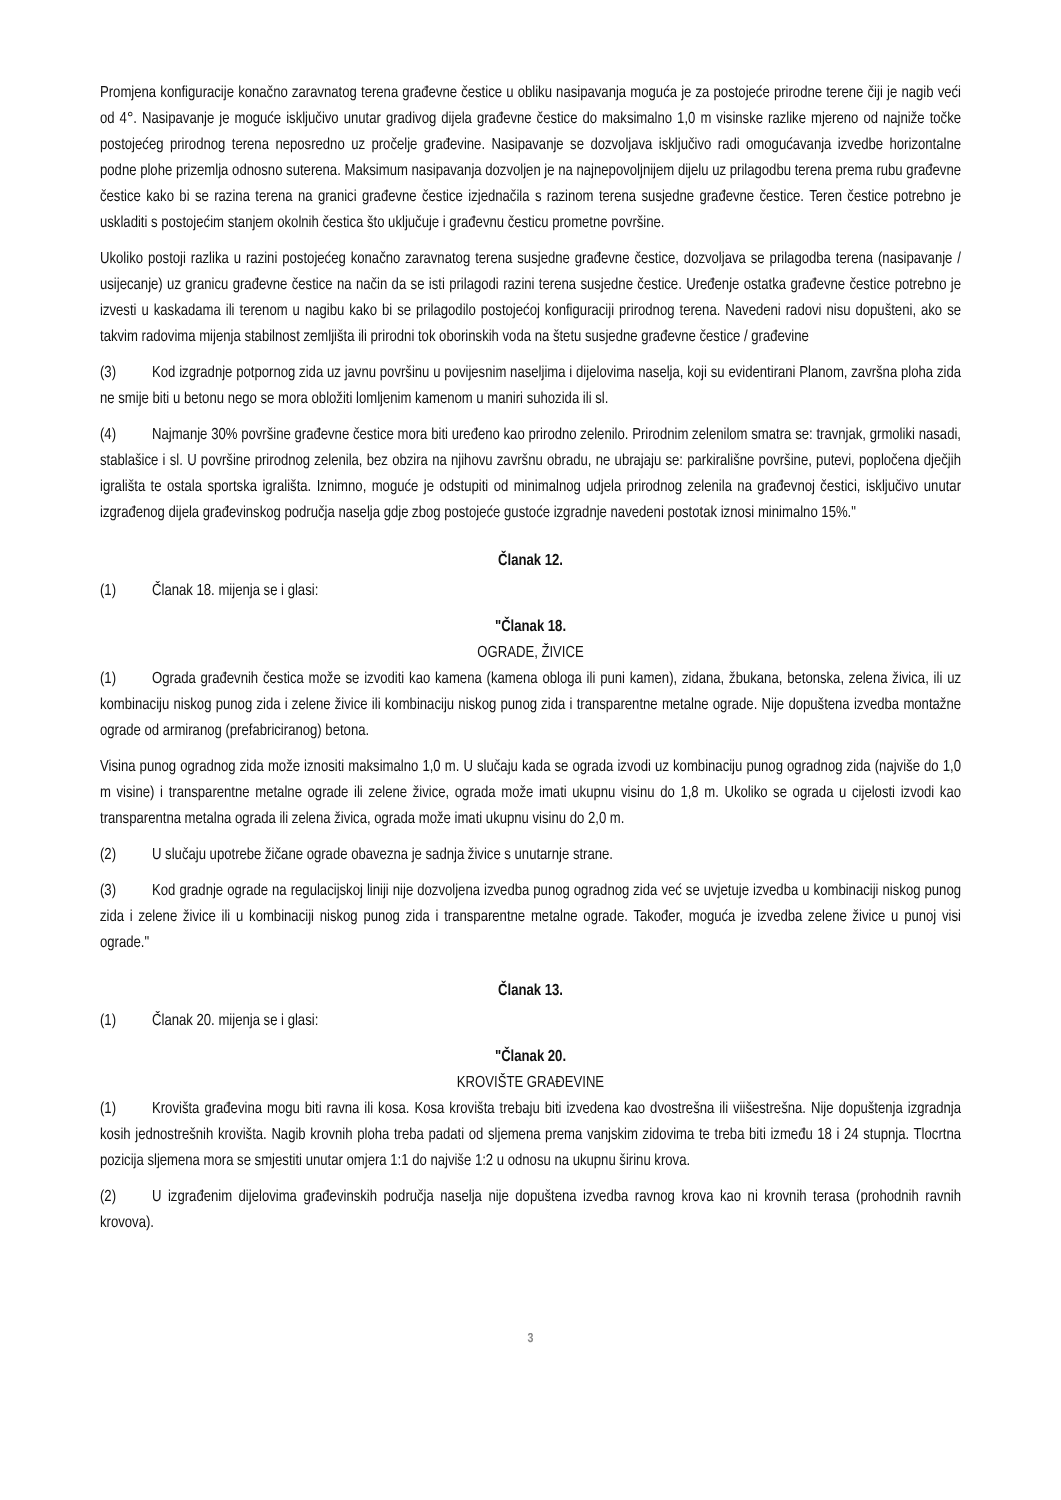Promjena konfiguracije konačno zaravnatog terena građevne čestice u obliku nasipavanja moguća je za postojeće prirodne terene čiji je nagib veći od 4°. Nasipavanje je moguće isključivo unutar gradivog dijela građevne čestice do maksimalno 1,0 m visinske razlike mjereno od najniže točke postojećeg prirodnog terena neposredno uz pročelje građevine. Nasipavanje se dozvoljava isključivo radi omogućavanja izvedbe horizontalne podne plohe prizemlja odnosno suterena. Maksimum nasipavanja dozvoljen je na najnepovoljnijem dijelu uz prilagodbu terena prema rubu građevne čestice kako bi se razina terena na granici građevne čestice izjednačila s razinom terena susjedne građevne čestice. Teren čestice potrebno je uskladiti s postojećim stanjem okolnih čestica što uključuje i građevnu česticu prometne površine.
Ukoliko postoji razlika u razini postojećeg konačno zaravnatog terena susjedne građevne čestice, dozvoljava se prilagodba terena (nasipavanje / usijecanje) uz granicu građevne čestice na način da se isti prilagodi razini terena susjedne čestice. Uređenje ostatka građevne čestice potrebno je izvesti u kaskadama ili terenom u nagibu kako bi se prilagodilo postojećoj konfiguraciji prirodnog terena. Navedeni radovi nisu dopušteni, ako se takvim radovima mijenja stabilnost zemljišta ili prirodni tok oborinskih voda na štetu susjedne građevne čestice / građevine
(3) Kod izgradnje potpornog zida uz javnu površinu u povijesnim naseljima i dijelovima naselja, koji su evidentirani Planom, završna ploha zida ne smije biti u betonu nego se mora obložiti lomljenim kamenom u maniri suhozida ili sl.
(4) Najmanje 30% površine građevne čestice mora biti uređeno kao prirodno zelenilo. Prirodnim zelenilom smatra se: travnjak, grmoliki nasadi, stablašice i sl. U površine prirodnog zelenila, bez obzira na njihovu završnu obradu, ne ubrajaju se: parkirališne površine, putevi, popločena dječjih igrališta te ostala sportska igrališta. Iznimno, moguće je odstupiti od minimalnog udjela prirodnog zelenila na građevnoj čestici, isključivo unutar izgrađenog dijela građevinskog područja naselja gdje zbog postojeće gustoće izgradnje navedeni postotak iznosi minimalno 15%."
Članak 12.
(1) Članak 18. mijenja se i glasi:
"Članak 18.
OGRADE, ŽIVICE
(1) Ograda građevnih čestica može se izvoditi kao kamena (kamena obloga ili puni kamen), zidana, žbukana, betonska, zelena živica, ili uz kombinaciju niskog punog zida i zelene živice ili kombinaciju niskog punog zida i transparentne metalne ograde. Nije dopuštena izvedba montažne ograde od armiranog (prefabriciranog) betona.
Visina punog ogradnog zida može iznositi maksimalno 1,0 m. U slučaju kada se ograda izvodi uz kombinaciju punog ogradnog zida (najviše do 1,0 m visine) i transparentne metalne ograde ili zelene živice, ograda može imati ukupnu visinu do 1,8 m. Ukoliko se ograda u cijelosti izvodi kao transparentna metalna ograda ili zelena živica, ograda može imati ukupnu visinu do 2,0 m.
(2) U slučaju upotrebe žičane ograde obavezna je sadnja živice s unutarnje strane.
(3) Kod gradnje ograde na regulacijskoj liniji nije dozvoljena izvedba punog ogradnog zida već se uvjetuje izvedba u kombinaciji niskog punog zida i zelene živice ili u kombinaciji niskog punog zida i transparentne metalne ograde. Također, moguća je izvedba zelene živice u punoj visi ograde."
Članak 13.
(1) Članak 20. mijenja se i glasi:
"Članak 20.
KROVIŠTE GRAĐEVINE
(1) Krovišta građevina mogu biti ravna ili kosa. Kosa krovišta trebaju biti izvedena kao dvostrešna ili viišestrešna. Nije dopuštenja izgradnja kosih jednostrešnih krovišta. Nagib krovnih ploha treba padati od sljemena prema vanjskim zidovima te treba biti između 18 i 24 stupnja. Tlocrtna pozicija sljemena mora se smjestiti unutar omjera 1:1 do najviše 1:2 u odnosu na ukupnu širinu krova.
(2) U izgrađenim dijelovima građevinskih područja naselja nije dopuštena izvedba ravnog krova kao ni krovnih terasa (prohodnih ravnih krovova).
3